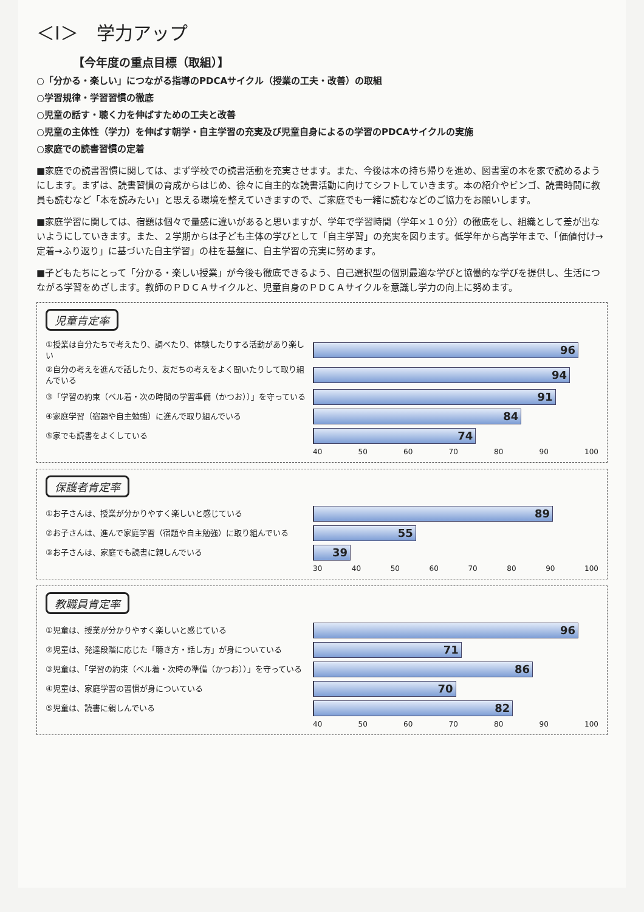＜Ⅰ＞　学力アップ
【今年度の重点目標（取組）】
○「分かる・楽しい」につながる指導のPDCAサイクル（授業の工夫・改善）の取組
○学習規律・学習習慣の徹底
○児童の話す・聴く力を伸ばすための工夫と改善
○児童の主体性（学力）を伸ばす朝学・自主学習の充実及び児童自身によるの学習のPDCAサイクルの実施
○家庭での読書習慣の定着
■家庭での読書習慣に関しては、まず学校での読書活動を充実させます。また、今後は本の持ち帰りを進め、図書室の本を家で読めるようにします。まずは、読書習慣の育成からはじめ、徐々に自主的な読書活動に向けてシフトしていきます。本の紹介やビンゴ、読書時間に教員も読むなど「本を読みたい」と思える環境を整えていきますので、ご家庭でも一緒に読むなどのご協力をお願いします。
■家庭学習に関しては、宿題は個々で量感に違いがあると思いますが、学年で学習時間（学年×１０分）の徹底をし、組織として差が出ないようにしていきます。また、２学期からは子ども主体の学びとして「自主学習」の充実を図ります。低学年から高学年まで、「価値付け→定着→ふり返り」に基づいた自主学習」の柱を基盤に、自主学習の充実に努めます。
■子どもたちにとって「分かる・楽しい授業」が今後も徹底できるよう、自己選択型の個別最適な学びと協働的な学びを提供し、生活につながる学習をめざします。教師のＰＤＣＡサイクルと、児童自身のＰＤＣＡサイクルを意識し学力の向上に努めます。
児童肯定率
①授業は自分たちで考えたり、調べたり、体験したりする活動があり楽しい
96
②自分の考えを進んで話したり、友だちの考えをよく聞いたりして取り組んでいる
94
③「学習の約束（ベル着・次の時間の学習準備（かつお））」を守っている
91
④家庭学習（宿題や自主勉強）に進んで取り組んでいる
84
⑤家でも読書をよくしている
74
40 50 60 70 80 90 100
保護者肯定率
①お子さんは、授業が分かりやすく楽しいと感じている
89
②お子さんは、進んで家庭学習（宿題や自主勉強）に取り組んでいる
55
③お子さんは、家庭でも読書に親しんでいる
39
30 40 50 60 70 80 90 100
教職員肯定率
①児童は、授業が分かりやすく楽しいと感じている
96
②児童は、発達段階に応じた「聴き方・話し方」が身についている
71
③児童は、「学習の約束（ベル着・次時の準備（かつお））」を守っている
86
④児童は、家庭学習の習慣が身についている
70
⑤児童は、読書に親しんでいる
82
40 50 60 70 80 90 100